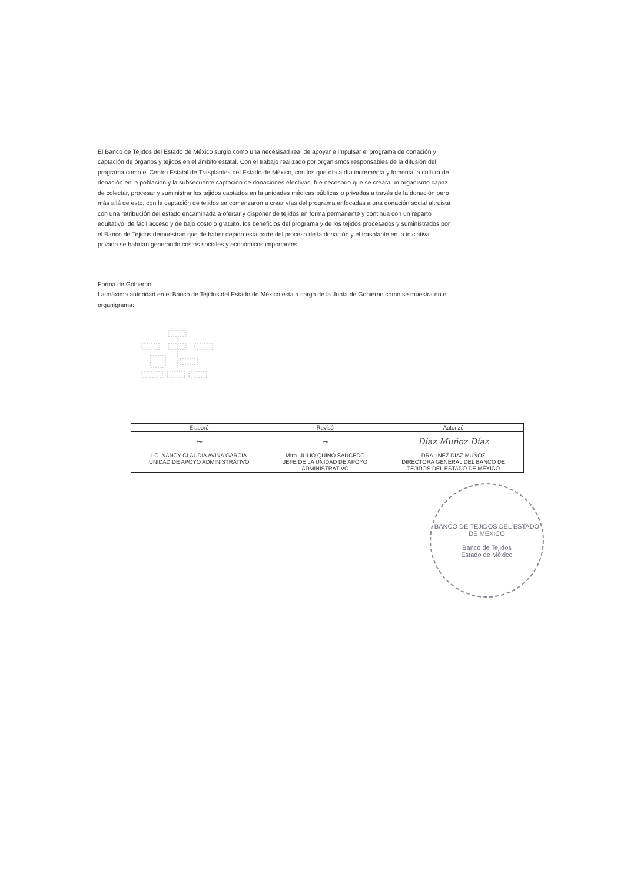El Banco de Tejidos del Estado de México surgio como una necesisad real de apoyar e impulsar el programa de donación y captación de órganos y tejidos en el ámbito estatal. Con el trabajo realizado por organismos responsables de la difusión del programa como el Centro Estatal de Trasplantes del Estado de México, con los que día a día incrementa y fomenta la cultura de donación en la población y la subsecuente captación de donaciones efectivas, fue necesario que se creara un organismo capaz de colectar, procesar y suministrar los tejidos captados en la unidades médicas públicas o privadas a través de la donación pero más allá de esto, con la captación de tejidos se comenzaron a crear vías del programa enfocadas a una donación social altruista con una retribución del estado encaminada a ofertar y disponer de tejidos en forma permanente y continua con un reparto equitativo, de fácil acceso y de bajo costo o gratuito, los beneficios del programa y de los tejidos procesados y suministrados por el Banco de Tejidos demuestran que de haber dejado esta parte del proceso de la donación y el trasplante en la iniciativa privada se habrían generando costos sociales y económicos importantes.
Forma de Gobierno
La máxima autoridad en el Banco de Tejidos del Estado de México esta a cargo de la Junta de Gobierno como se muestra en el organigrama:
| Elaboró | Revisó | Autorizó |
| --- | --- | --- |
| ~ | ~ | Díaz Muñoz Díaz |
| LC. NANCY CLAUDIA AVIÑA GARCÍA UNIDAD DE APOYO ADMINISTRATIVO | Mtro. JULIO QUINO SAUCEDO JEFE DE LA UNIDAD DE APOYO ADMINISTRATIVO | DRA. INÉZ DÍAZ MUÑOZ DIRECTORA GENERAL DEL BANCO DE TEJIDOS DEL ESTADO DE MÉXICO |
BANCO DE TEJIDOS DEL ESTADO DE MEXICO
Banco de Tejidos
Estado de México